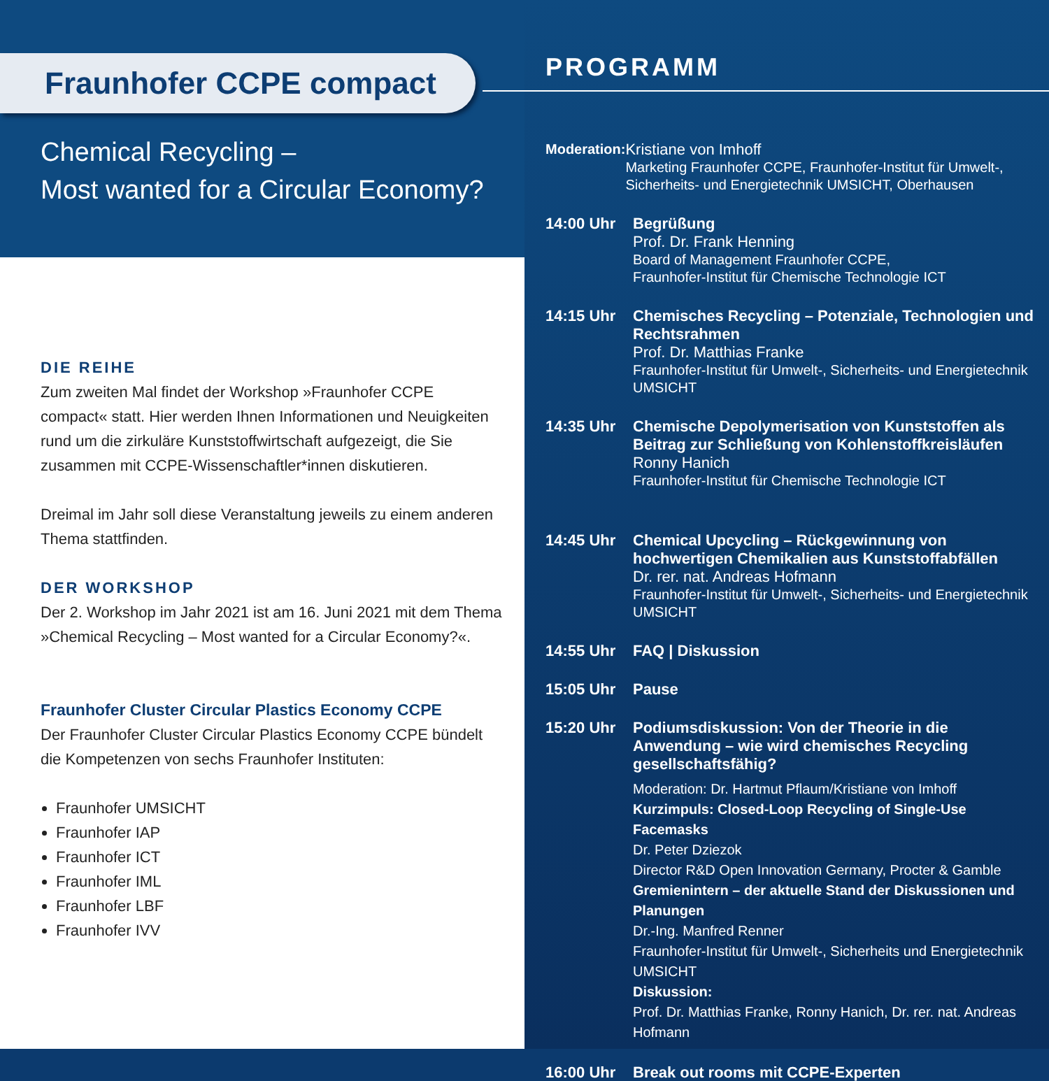Fraunhofer CCPE compact
Chemical Recycling –
Most wanted for a Circular Economy?
DIE REIHE
Zum zweiten Mal findet der Workshop »Fraunhofer CCPE compact« statt. Hier werden Ihnen Informationen und Neuigkeiten rund um die zirkuläre Kunststoffwirtschaft aufgezeigt, die Sie zusammen mit CCPE-Wissenschaftler*innen diskutieren.
Dreimal im Jahr soll diese Veranstaltung jeweils zu einem anderen Thema stattfinden.
DER WORKSHOP
Der 2. Workshop im Jahr 2021 ist am 16. Juni 2021 mit dem Thema »Chemical Recycling – Most wanted for a Circular Economy?«.
Fraunhofer Cluster Circular Plastics Economy CCPE
Der Fraunhofer Cluster Circular Plastics Economy CCPE bündelt die Kompetenzen von sechs Fraunhofer Instituten:
Fraunhofer UMSICHT
Fraunhofer IAP
Fraunhofer ICT
Fraunhofer IML
Fraunhofer LBF
Fraunhofer IVV
PROGRAMM
Moderation:
Kristiane von Imhoff
Marketing Fraunhofer CCPE, Fraunhofer-Institut für Umwelt-, Sicherheits- und Energietechnik UMSICHT, Oberhausen
14:00 Uhr Begrüßung
Prof. Dr. Frank Henning
Board of Management Fraunhofer CCPE,
Fraunhofer-Institut für Chemische Technologie ICT
14:15 Uhr Chemisches Recycling – Potenziale, Technologien und Rechtsrahmen
Prof. Dr. Matthias Franke
Fraunhofer-Institut für Umwelt-, Sicherheits- und Energietechnik UMSICHT
14:35 Uhr Chemische Depolymerisation von Kunststoffen als Beitrag zur Schließung von Kohlenstoffkreisläufen
Ronny Hanich
Fraunhofer-Institut für Chemische Technologie ICT
14:45 Uhr Chemical Upcycling – Rückgewinnung von hochwertigen Chemikalien aus Kunststoffabfällen
Dr. rer. nat. Andreas Hofmann
Fraunhofer-Institut für Umwelt-, Sicherheits- und Energietechnik UMSICHT
14:55 Uhr FAQ | Diskussion
15:05 Uhr Pause
15:20 Uhr Podiumsdiskussion: Von der Theorie in die Anwendung – wie wird chemisches Recycling gesellschaftsfähig?
Moderation: Dr. Hartmut Pflaum/Kristiane von Imhoff
Kurzimpuls: Closed-Loop Recycling of Single-Use Facemasks
Dr. Peter Dziezok
Director R&D Open Innovation Germany, Procter & Gamble
Gremienintern – der aktuelle Stand der Diskussionen und Planungen
Dr.-Ing. Manfred Renner
Fraunhofer-Institut für Umwelt-, Sicherheits und Energietechnik UMSICHT
Diskussion:
Prof. Dr. Matthias Franke, Ronny Hanich, Dr. rer. nat. Andreas Hofmann
16:00 Uhr Break out rooms mit CCPE-Experten